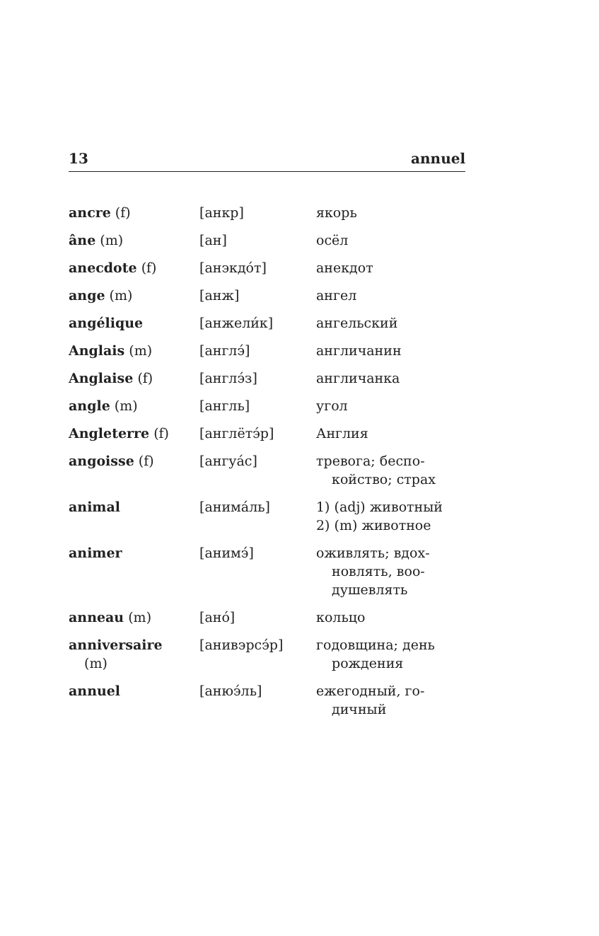13 annuel
| ancre (f) | [анкр] | якорь |
| âne (m) | [ан] | осёл |
| anecdote (f) | [анэкдо́т] | анекдот |
| ange (m) | [анж] | ангел |
| angélique | [анжели́к] | ангельский |
| Anglais (m) | [англэ́] | англичанин |
| Anglaise (f) | [англэ́з] | англичанка |
| angle (m) | [англь] | угол |
| Angleterre (f) | [англётэ́р] | Англия |
| angoisse (f) | [ангуа́с] | тревога; беспо- койство; страх |
| animal | [анима́ль] | 1) (adj) животный 2) (m) животное |
| animer | [анимэ́] | оживлять; вдох- новлять, воо- душевлять |
| anneau (m) | [ано́] | кольцо |
| anniversaire (m) | [анивэрсэ́р] | годовщина; день рождения |
| annuel | [анюэ́ль] | ежегодный, го- дичный |